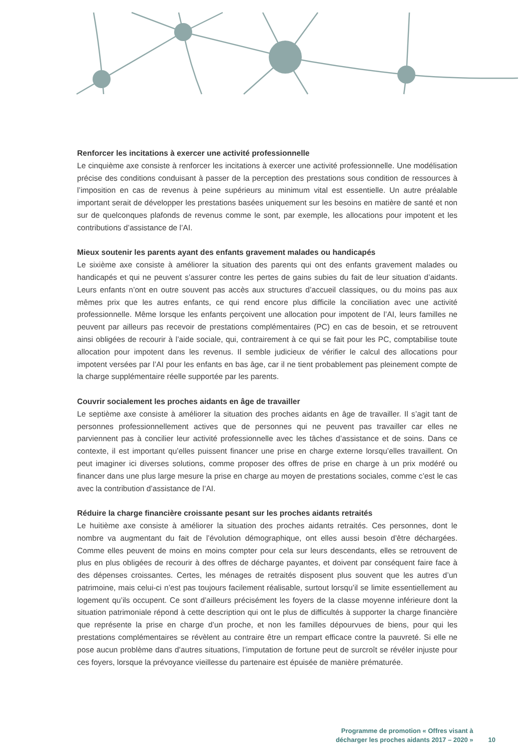Renforcer les incitations à exercer une activité professionnelle
Le cinquième axe consiste à renforcer les incitations à exercer une activité professionnelle. Une modélisation précise des conditions conduisant à passer de la perception des prestations sous condition de ressources à l’imposition en cas de revenus à peine supérieurs au minimum vital est essentielle. Un autre préalable important serait de développer les prestations basées uniquement sur les besoins en matière de santé et non sur de quelconques plafonds de revenus comme le sont, par exemple, les allocations pour impotent et les contributions d’assistance de l’AI.
Mieux soutenir les parents ayant des enfants gravement malades ou handicapés
Le sixième axe consiste à améliorer la situation des parents qui ont des enfants gravement malades ou handicapés et qui ne peuvent s’assurer contre les pertes de gains subies du fait de leur situation d’aidants. Leurs enfants n’ont en outre souvent pas accès aux structures d’accueil classiques, ou du moins pas aux mêmes prix que les autres enfants, ce qui rend encore plus difficile la conciliation avec une activité professionnelle. Même lorsque les enfants perçoivent une allocation pour impotent de l’AI, leurs familles ne peuvent par ailleurs pas recevoir de prestations complémentaires (PC) en cas de besoin, et se retrouvent ainsi obligées de recourir à l’aide sociale, qui, contrairement à ce qui se fait pour les PC, comptabilise toute allocation pour impotent dans les revenus. Il semble judicieux de vérifier le calcul des allocations pour impotent versées par l’AI pour les enfants en bas âge, car il ne tient probablement pas pleinement compte de la charge supplémentaire réelle supportée par les parents.
Couvrir socialement les proches aidants en âge de travailler
Le septième axe consiste à améliorer la situation des proches aidants en âge de travailler. Il s’agit tant de personnes professionnellement actives que de personnes qui ne peuvent pas travailler car elles ne parviennent pas à concilier leur activité professionnelle avec les tâches d’assistance et de soins. Dans ce contexte, il est important qu’elles puissent financer une prise en charge externe lorsqu’elles travaillent. On peut imaginer ici diverses solutions, comme proposer des offres de prise en charge à un prix modéré ou financer dans une plus large mesure la prise en charge au moyen de prestations sociales, comme c’est le cas avec la contribution d’assistance de l’AI.
Réduire la charge financière croissante pesant sur les proches aidants retraités
Le huitième axe consiste à améliorer la situation des proches aidants retraités. Ces personnes, dont le nombre va augmentant du fait de l’évolution démographique, ont elles aussi besoin d’être déchargées. Comme elles peuvent de moins en moins compter pour cela sur leurs descendants, elles se retrouvent de plus en plus obligées de recourir à des offres de décharge payantes, et doivent par conséquent faire face à des dépenses croissantes. Certes, les ménages de retraités disposent plus souvent que les autres d’un patrimoine, mais celui-ci n’est pas toujours facilement réalisable, surtout lorsqu’il se limite essentiellement au logement qu’ils occupent. Ce sont d’ailleurs précisément les foyers de la classe moyenne inférieure dont la situation patrimoniale répond à cette description qui ont le plus de difficultés à supporter la charge financière que représente la prise en charge d’un proche, et non les familles dépourvues de biens, pour qui les prestations complémentaires se révèlent au contraire être un rempart efficace contre la pauvreté. Si elle ne pose aucun problème dans d’autres situations, l’imputation de fortune peut de surcroît se révéler injuste pour ces foyers, lorsque la prévoyance vieillesse du partenaire est épuisée de manière prématurée.
Programme de promotion « Offres visant à
décharger les proches aidants 2017 – 2020 »
10